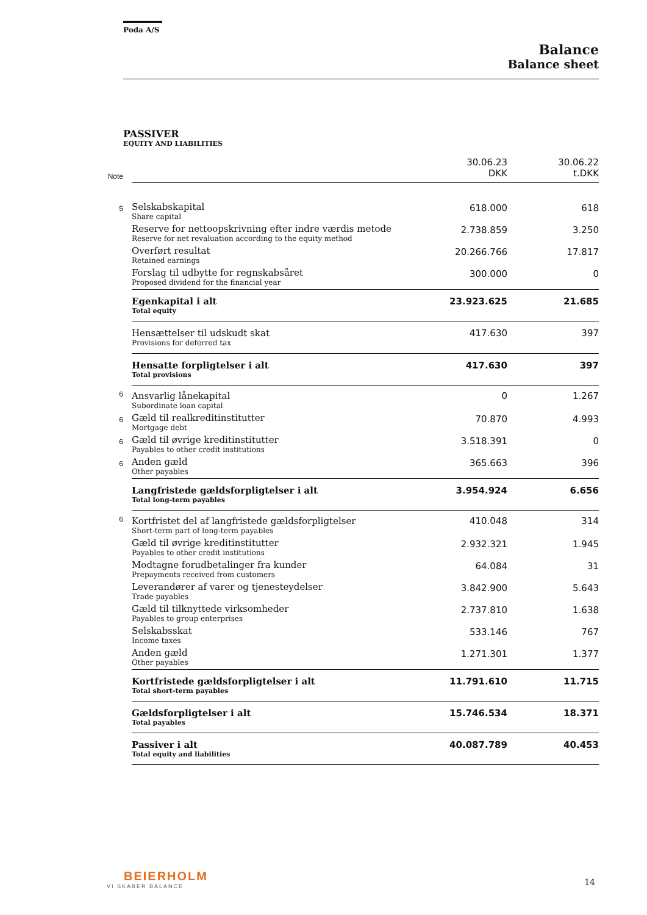Poda A/S
Balance
Balance sheet
PASSIVER
EQUITY AND LIABILITIES
| Note | | 30.06.23 DKK | 30.06.22 t.DKK |
| --- | --- | --- | --- |
| 5 | Selskabskapital Share capital | 618.000 | 618 |
| | Reserve for nettoopskrivning efter indre værdis metode Reserve for net revaluation according to the equity method | 2.738.859 | 3.250 |
| | Overført resultat Retained earnings | 20.266.766 | 17.817 |
| | Forslag til udbytte for regnskabsåret Proposed dividend for the financial year | 300.000 | 0 |
| | Egenkapital i alt Total equity | 23.923.625 | 21.685 |
| | Hensættelser til udskudt skat Provisions for deferred tax | 417.630 | 397 |
| | Hensatte forpligtelser i alt Total provisions | 417.630 | 397 |
| 6 | Ansvarlig lånekapital Subordinate loan capital | 0 | 1.267 |
| 6 | Gæld til realkreditinstitutter Mortgage debt | 70.870 | 4.993 |
| 6 | Gæld til øvrige kreditinstitutter Payables to other credit institutions | 3.518.391 | 0 |
| 6 | Anden gæld Other payables | 365.663 | 396 |
| | Langfristede gældsforpligtelser i alt Total long-term payables | 3.954.924 | 6.656 |
| 6 | Kortfristet del af langfristede gældsforpligtelser Short-term part of long-term payables | 410.048 | 314 |
| | Gæld til øvrige kreditinstitutter Payables to other credit institutions | 2.932.321 | 1.945 |
| | Modtagne forudbetalinger fra kunder Prepayments received from customers | 64.084 | 31 |
| | Leverandører af varer og tjenesteydelser Trade payables | 3.842.900 | 5.643 |
| | Gæld til tilknyttede virksomheder Payables to group enterprises | 2.737.810 | 1.638 |
| | Selskabsskat Income taxes | 533.146 | 767 |
| | Anden gæld Other payables | 1.271.301 | 1.377 |
| | Kortfristede gældsforpligtelser i alt Total short-term payables | 11.791.610 | 11.715 |
| | Gældsforpligtelser i alt Total payables | 15.746.534 | 18.371 |
| | Passiver i alt Total equity and liabilities | 40.087.789 | 40.453 |
BEIERHOLM
VI SKABER BALANCE
14